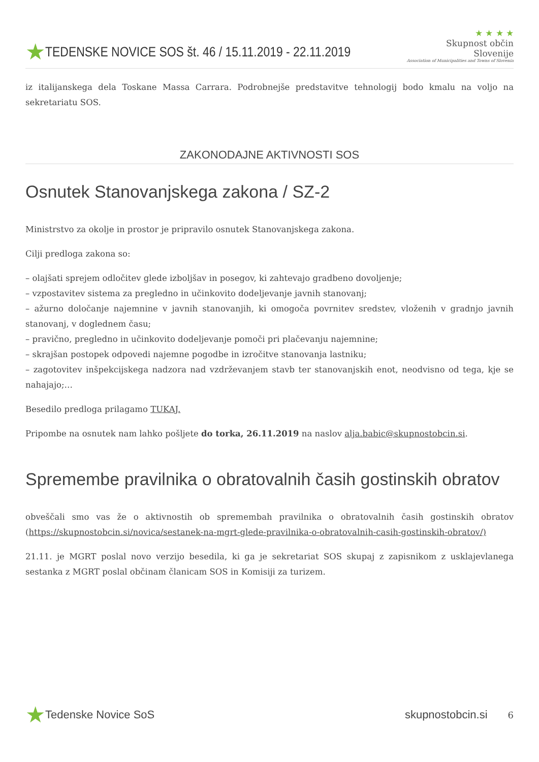★ TEDENSKE NOVICE SOS št. 46 / 15.11.2019 - 22.11.2019
★ ★ ★ ★
Skupnost občin Slovenije
Association of Municipalities and Towns of Slovenia
iz italijanskega dela Toskane Massa Carrara. Podrobnejše predstavitve tehnologij bodo kmalu na voljo na sekretariatu SOS.
ZAKONODAJNE AKTIVNOSTI SOS
Osnutek Stanovanjskega zakona / SZ-2
Ministrstvo za okolje in prostor je pripravilo osnutek Stanovanjskega zakona.
Cilji predloga zakona so:
– olajšati sprejem odločitev glede izboljšav in posegov, ki zahtevajo gradbeno dovoljenje;
– vzpostavitev sistema za pregledno in učinkovito dodeljevanje javnih stanovanj;
– ažurno določanje najemnine v javnih stanovanjih, ki omogoča povrnitev sredstev, vloženih v gradnjo javnih stanovanj, v doglednem času;
– pravično, pregledno in učinkovito dodeljevanje pomoči pri plačevanju najemnine;
– skrajšan postopek odpovedi najemne pogodbe in izročitve stanovanja lastniku;
– zagotovitev inšpekcijskega nadzora nad vzdrževanjem stavb ter stanovanjskih enot, neodvisno od tega, kje se nahajajo;…
Besedilo predloga prilagamo TUKAJ.
Pripombe na osnutek nam lahko pošljete do torka, 26.11.2019 na naslov alja.babic@skupnostobcin.si.
Spremembe pravilnika o obratovalnih časih gostinskih obratov
obveščali smo vas že o aktivnostih ob spremembah pravilnika o obratovalnih časih gostinskih obratov (https://skupnostobcin.si/novica/sestanek-na-mgrt-glede-pravilnika-o-obratovalnih-casih-gostinskih-obratov/)
21.11. je MGRT poslal novo verzijo besedila, ki ga je sekretariat SOS skupaj z zapisnikom z usklajevlanega sestanka z MGRT poslal občinam članicam SOS in Komisiji za turizem.
★ Tedenske Novice SoS skupnostobcin.si 6